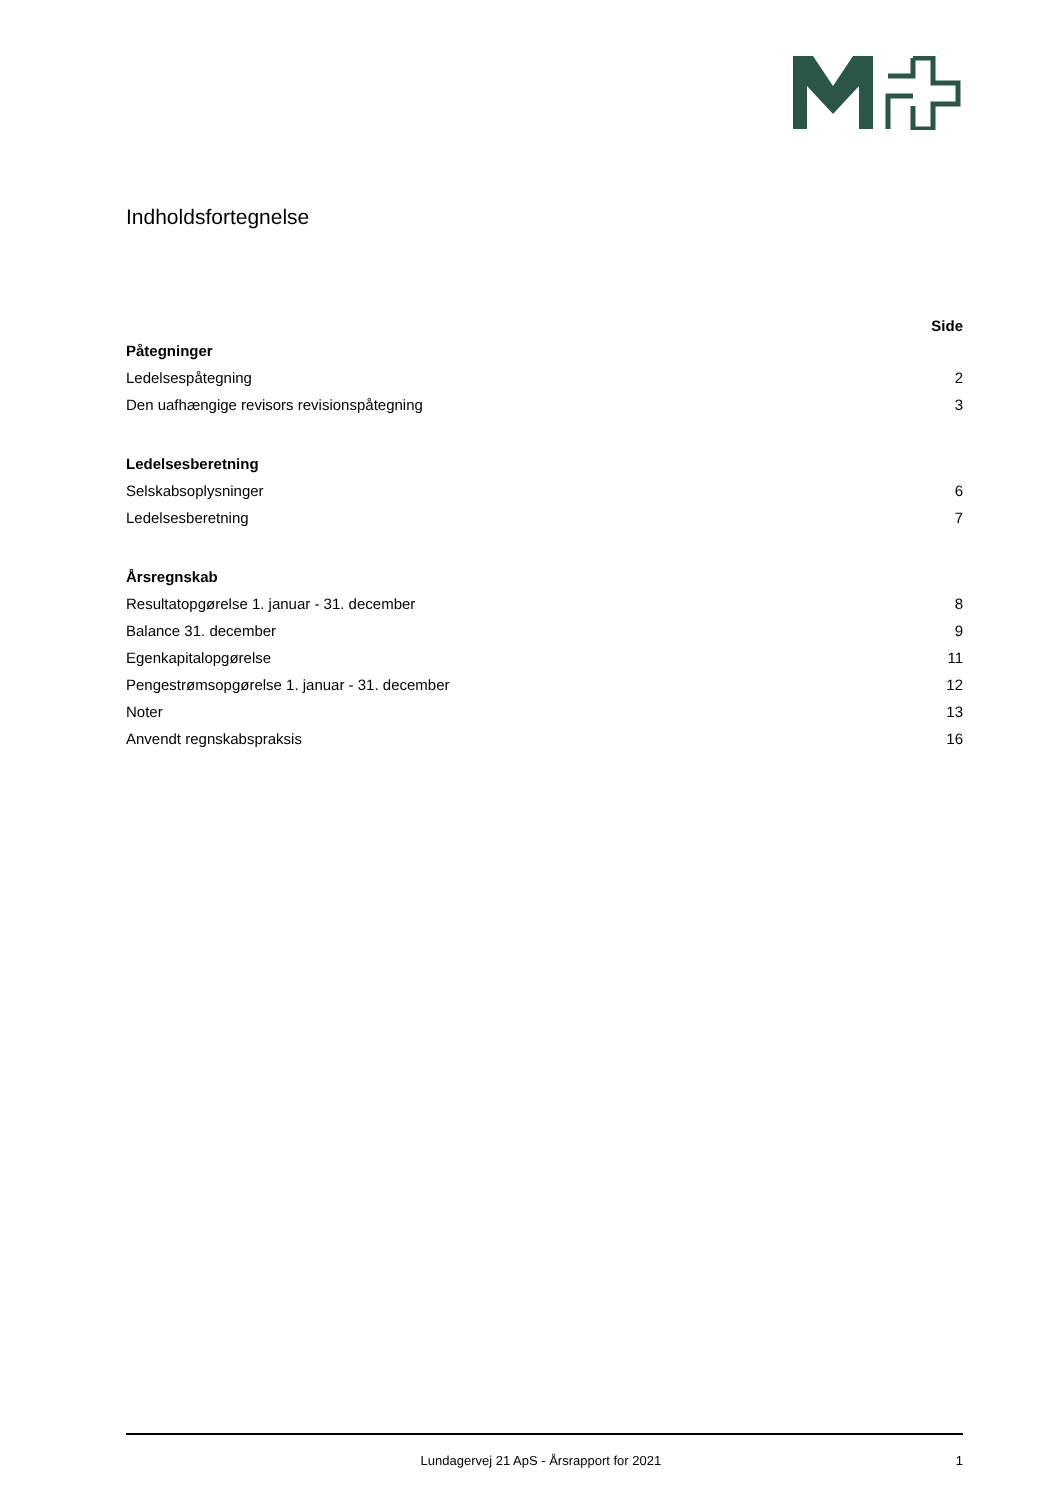Indholdsfortegnelse
Side
Påtegninger
Ledelsespåtegning 2
Den uafhængige revisors revisionspåtegning 3
Ledelsesberetning
Selskabsoplysninger 6
Ledelsesberetning 7
Årsregnskab
Resultatopgørelse 1. januar - 31. december 8
Balance 31. december 9
Egenkapitalopgørelse 11
Pengestrømsopgørelse 1. januar - 31. december 12
Noter 13
Anvendt regnskabspraksis 16
Lundagervej 21 ApS - Årsrapport for 2021 1